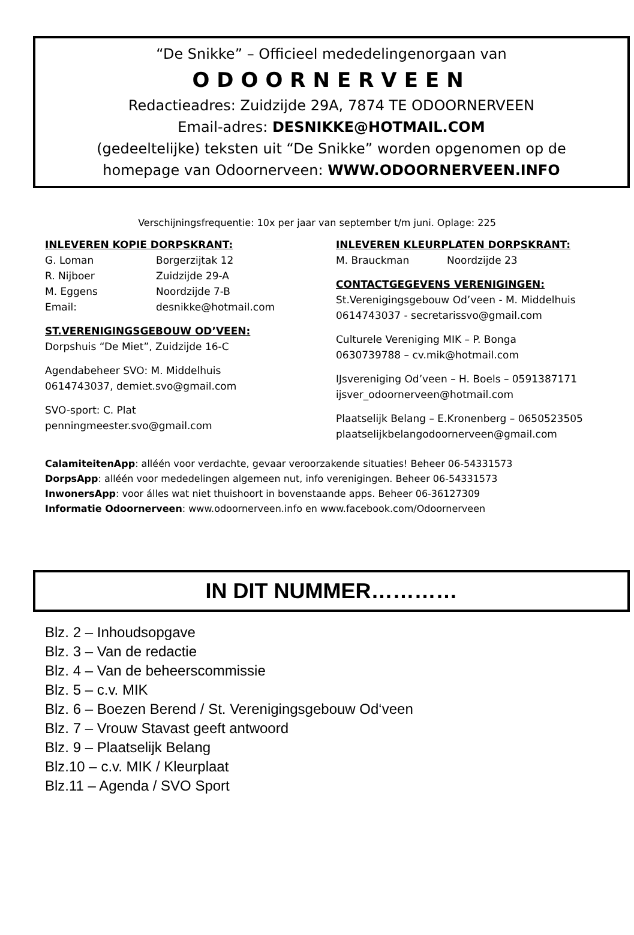“De Snikke” – Officieel mededelingenorgaan van
ODOORNERVEEN
Redactieadres: Zuidzijde 29A, 7874 TE ODOORNERVEEN
Email-adres: DESNIKKE@HOTMAIL.COM
(gedeeltelijke) teksten uit “De Snikke” worden opgenomen op de
homepage van Odoornerveen: WWW.ODOORNERVEEN.INFO
Verschijningsfrequentie: 10x per jaar van september t/m juni. Oplage: 225
INLEVEREN KOPIE DORPSKRANT:
G. Loman Borgerzijtak 12
R. Nijboer Zuidzijde 29-A
M. Eggens Noordzijde 7-B
Email: desnikke@hotmail.com
ST.VERENIGINGSGEBOUW OD’VEEN:
Dorpshuis “De Miet”, Zuidzijde 16-C
Agendabeheer SVO: M. Middelhuis
0614743037, demiet.svo@gmail.com
SVO-sport: C. Plat
penningmeester.svo@gmail.com
INLEVEREN KLEURPLATEN DORPSKRANT:
M. Brauckman Noordzijde 23
CONTACTGEGEVENS VERENIGINGEN:
St.Verenigingsgebouw Od’veen - M. Middelhuis
0614743037 - secretarissvo@gmail.com
Culturele Vereniging MIK – P. Bonga
0630739788 – cv.mik@hotmail.com
IJsvereniging Od’veen – H. Boels – 0591387171
ijsver_odoornerveen@hotmail.com
Plaatselijk Belang – E.Kronenberg – 0650523505
plaatselijkbelangodoornerveen@gmail.com
CalamiteitenApp: alléén voor verdachte, gevaar veroorzakende situaties! Beheer 06-54331573
DorpsApp: alléén voor mededelingen algemeen nut, info verenigingen. Beheer 06-54331573
InwonersApp: voor álles wat niet thuishoort in bovenstaande apps. Beheer 06-36127309
Informatie Odoornerveen: www.odoornerveen.info en www.facebook.com/Odoornerveen
IN DIT NUMMER…………
Blz. 2 – Inhoudsopgave
Blz. 3 – Van de redactie
Blz. 4 – Van de beheerscommissie
Blz. 5 – c.v. MIK
Blz. 6 – Boezen Berend / St. Verenigingsgebouw Od‘veen
Blz. 7 – Vrouw Stavast geeft antwoord
Blz. 9 – Plaatselijk Belang
Blz.10 – c.v. MIK / Kleurplaat
Blz.11 – Agenda / SVO Sport